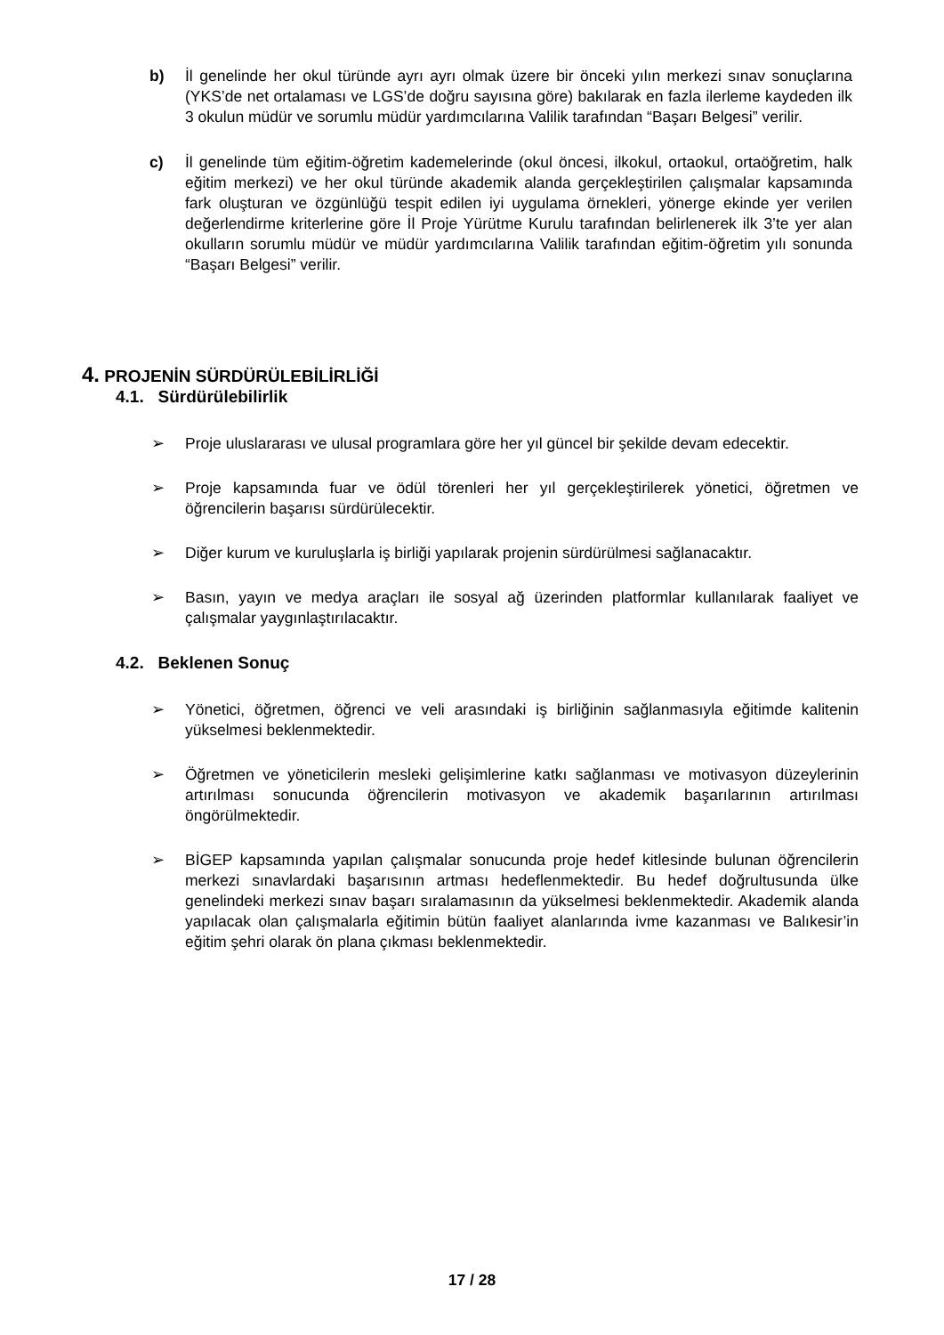b) İl genelinde her okul türünde ayrı ayrı olmak üzere bir önceki yılın merkezi sınav sonuçlarına (YKS’de net ortalaması ve LGS’de doğru sayısına göre) bakılarak en fazla ilerleme kaydeden ilk 3 okulun müdür ve sorumlu müdür yardımcılarına Valilik tarafından “Başarı Belgesi” verilir.
c) İl genelinde tüm eğitim-öğretim kademelerinde (okul öncesi, ilkokul, ortaokul, ortaöğretim, halk eğitim merkezi) ve her okul türünde akademik alanda gerçekleştirilen çalışmalar kapsamında fark oluşturan ve özgünlüğü tespit edilen iyi uygulama örnekleri, yönerge ekinde yer verilen değerlendirme kriterlerine göre İl Proje Yürütme Kurulu tarafından belirlenerek ilk 3’te yer alan okulların sorumlu müdür ve müdür yardımcılarına Valilik tarafından eğitim-öğretim yılı sonunda “Başarı Belgesi” verilir.
4. PROJENİN SÜRDÜRÜLEBİLİRLİĞİ
4.1. Sürdürülebilirlik
➢ Proje uluslararası ve ulusal programlara göre her yıl güncel bir şekilde devam edecektir.
➢ Proje kapsamında fuar ve ödül törenleri her yıl gerçekleştirilerek yönetici, öğretmen ve öğrencilerin başarısı sürdürülecektir.
➢ Diğer kurum ve kuruluşlarla iş birliği yapılarak projenin sürdürülmesi sağlanacaktır.
➢ Basın, yayın ve medya araçları ile sosyal ağ üzerinden platformlar kullanılarak faaliyet ve çalışmalar yaygınlaştırılacaktır.
4.2. Beklenen Sonuç
➢ Yönetici, öğretmen, öğrenci ve veli arasındaki iş birliğinin sağlanmasıyla eğitimde kalitenin yükselmesi beklenmektedir.
➢ Öğretmen ve yöneticilerin mesleki gelişimlerine katkı sağlanması ve motivasyon düzeylerinin artırılması sonucunda öğrencilerin motivasyon ve akademik başarılarının artırılması öngörülmektedir.
➢ BİGEP kapsamında yapılan çalışmalar sonucunda proje hedef kitlesinde bulunan öğrencilerin merkezi sınavlardaki başarısının artması hedeflenmektedir. Bu hedef doğrultusunda ülke genelindeki merkezi sınav başarı sıralamasının da yükselmesi beklenmektedir. Akademik alanda yapılacak olan çalışmalarla eğitimin bütün faaliyet alanlarında ivme kazanması ve Balıkesir’in eğitim şehri olarak ön plana çıkması beklenmektedir.
17 / 28